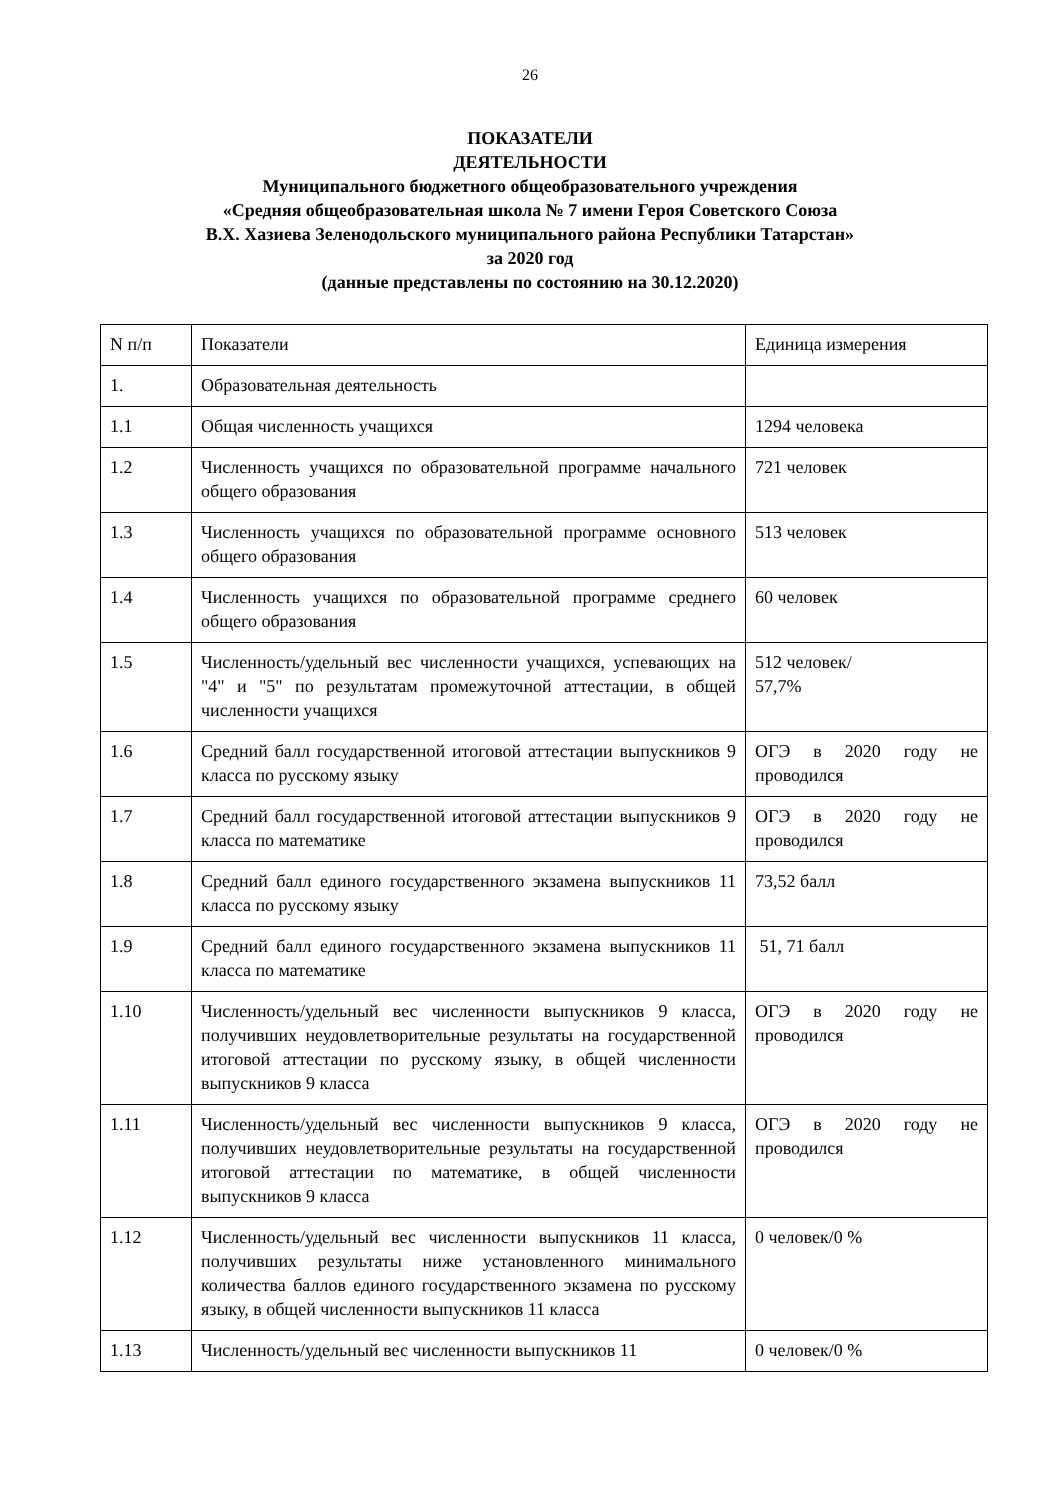26
ПОКАЗАТЕЛИ
ДЕЯТЕЛЬНОСТИ
Муниципального бюджетного общеобразовательного учреждения
«Средняя общеобразовательная школа № 7 имени Героя Советского Союза
В.Х. Хазиева Зеленодольского муниципального района Республики Татарстан»
за 2020 год
(данные представлены по состоянию на 30.12.2020)
| N п/п | Показатели | Единица измерения |
| 1. | Образовательная деятельность | |
| 1.1 | Общая численность учащихся | 1294 человека |
| 1.2 | Численность учащихся по образовательной программе начального общего образования | 721 человек |
| 1.3 | Численность учащихся по образовательной программе основного общего образования | 513 человек |
| 1.4 | Численность учащихся по образовательной программе среднего общего образования | 60 человек |
| 1.5 | Численность/удельный вес численности учащихся, успевающих на "4" и "5" по результатам промежуточной аттестации, в общей численности учащихся | 512 человек/ 57,7% |
| 1.6 | Средний балл государственной итоговой аттестации выпускников 9 класса по русскому языку | ОГЭ в 2020 году не проводился |
| 1.7 | Средний балл государственной итоговой аттестации выпускников 9 класса по математике | ОГЭ в 2020 году не проводился |
| 1.8 | Средний балл единого государственного экзамена выпускников 11 класса по русскому языку | 73,52 балл |
| 1.9 | Средний балл единого государственного экзамена выпускников 11 класса по математике | 51, 71 балл |
| 1.10 | Численность/удельный вес численности выпускников 9 класса, получивших неудовлетворительные результаты на государственной итоговой аттестации по русскому языку, в общей численности выпускников 9 класса | ОГЭ в 2020 году не проводился |
| 1.11 | Численность/удельный вес численности выпускников 9 класса, получивших неудовлетворительные результаты на государственной итоговой аттестации по математике, в общей численности выпускников 9 класса | ОГЭ в 2020 году не проводился |
| 1.12 | Численность/удельный вес численности выпускников 11 класса, получивших результаты ниже установленного минимального количества баллов единого государственного экзамена по русскому языку, в общей численности выпускников 11 класса | 0 человек/0 % |
| 1.13 | Численность/удельный вес численности выпускников 11 | 0 человек/0 % |